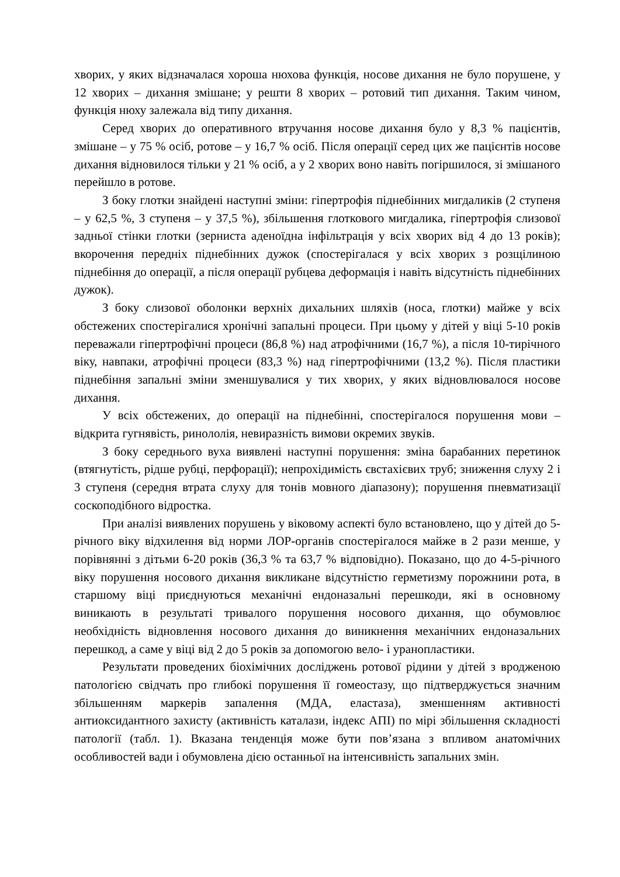хворих, у яких відзначалася хороша нюхова функція, носове дихання не було порушене, у 12 хворих – дихання змішане; у решти 8 хворих – ротовий тип дихання. Таким чином, функція нюху залежала від типу дихання.
Серед хворих до оперативного втручання носове дихання було у 8,3 % пацієнтів, змішане – у 75 % осіб, ротове – у 16,7 % осіб. Після операції серед цих же пацієнтів носове дихання відновилося тільки у 21 % осіб, а у 2 хворих воно навіть погіршилося, зі змішаного перейшло в ротове.
З боку глотки знайдені наступні зміни: гіпертрофія піднебінних мигдаликів (2 ступеня – у 62,5 %, 3 ступеня – у 37,5 %), збільшення глоткового мигдалика, гіпертрофія слизової задньої стінки глотки (зерниста аденоїдна інфільтрація у всіх хворих від 4 до 13 років); вкорочення передніх піднебінних дужок (спостерігалася у всіх хворих з розщілиною піднебіння до операції, а після операції рубцева деформація і навіть відсутність піднебінних дужок).
З боку слизової оболонки верхніх дихальних шляхів (носа, глотки) майже у всіх обстежених спостерігалися хронічні запальні процеси. При цьому у дітей у віці 5-10 років переважали гіпертрофічні процеси (86,8 %) над атрофічними (16,7 %), а після 10-тирічного віку, навпаки, атрофічні процеси (83,3 %) над гіпертрофічними (13,2 %). Після пластики піднебіння запальні зміни зменшувалися у тих хворих, у яких відновлювалося носове дихання.
У всіх обстежених, до операції на піднебінні, спостерігалося порушення мови – відкрита гугнявість, ринололія, невиразність вимови окремих звуків.
З боку середнього вуха виявлені наступні порушення: зміна барабанних перетинок (втягнутість, рідше рубці, перфорації); непрохідимість євстахієвих труб; зниження слуху 2 і 3 ступеня (середня втрата слуху для тонів мовного діапазону); порушення пневматизації соскоподібного відростка.
При аналізі виявлених порушень у віковому аспекті було встановлено, що у дітей до 5-річного віку відхилення від норми ЛОР-органів спостерігалося майже в 2 рази менше, у порівнянні з дітьми 6-20 років (36,3 % та 63,7 % відповідно). Показано, що до 4-5-річного віку порушення носового дихання викликане відсутністю герметизму порожнини рота, в старшому віці приєднуються механічні ендоназальні перешкоди, які в основному виникають в результаті тривалого порушення носового дихання, що обумовлює необхідність відновлення носового дихання до виникнення механічних ендоназальних перешкод, а саме у віці від 2 до 5 років за допомогою вело- і уранопластики.
Результати проведених біохімічних досліджень ротової рідини у дітей з вродженою патологією свідчать про глибокі порушення її гомеостазу, що підтверджується значним збільшенням маркерів запалення (МДА, еластаза), зменшенням активності антиоксидантного захисту (активність каталази, індекс АПІ) по мірі збільшення складності патології (табл. 1). Вказана тенденція може бути пов’язана з впливом анатомічних особливостей вади і обумовлена дією останньої на інтенсивність запальних змін.